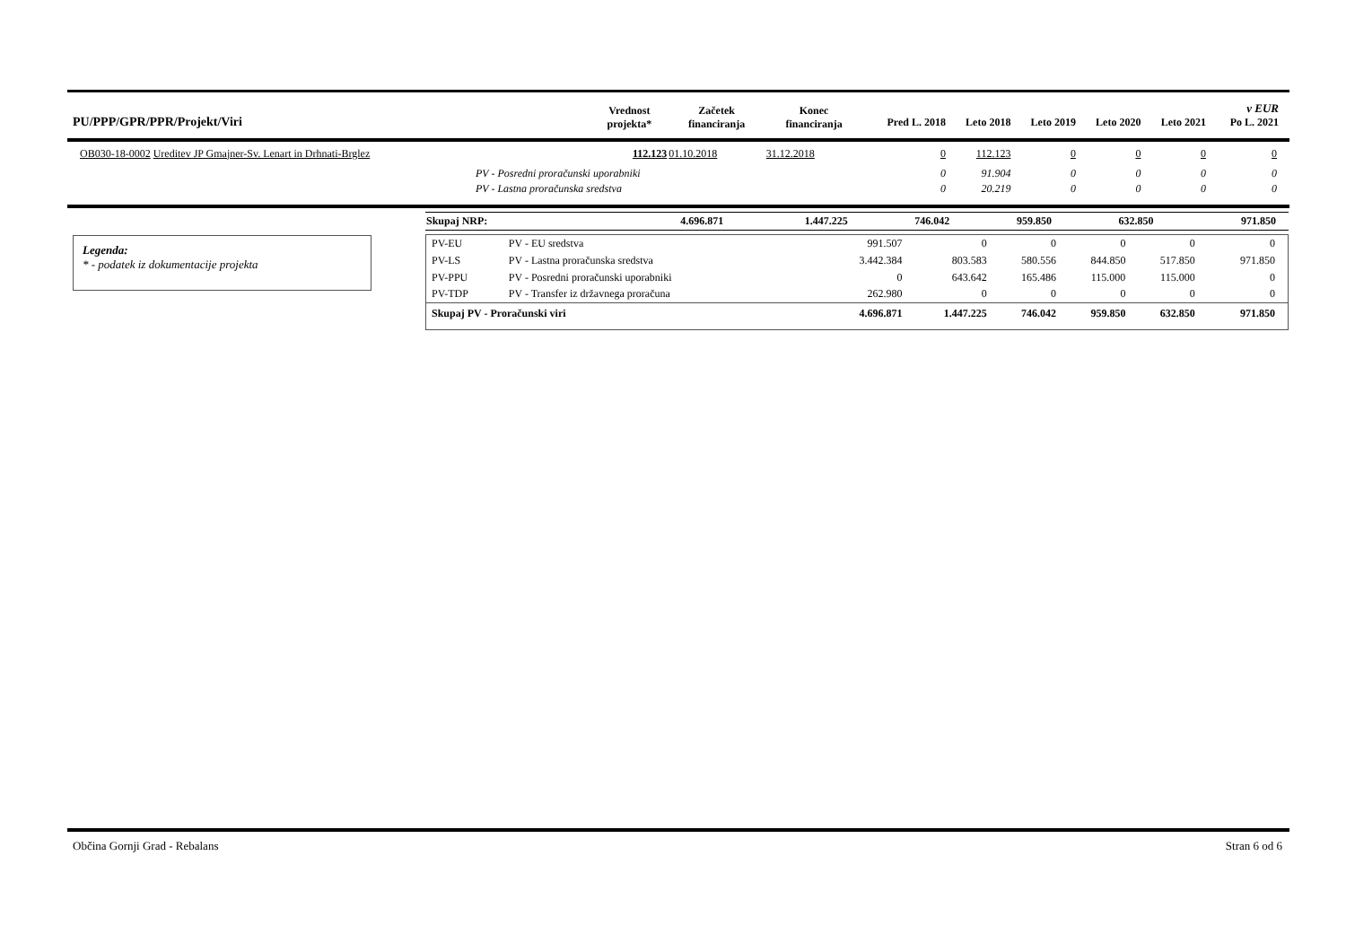| PU/PPP/GPR/PPR/Projekt/Viri | Vrednost projekta* | Začetek financiranja | Konec financiranja | Pred L. 2018 | Leto 2018 | Leto 2019 | Leto 2020 | Leto 2021 | v EUR Po L. 2021 |
| --- | --- | --- | --- | --- | --- | --- | --- | --- | --- |
| OB030-18-0002 Ureditev JP Gmajner-Sv. Lenart in Drhnati-Brglez | 112.123 | 01.10.2018 | 31.12.2018 | 0 | 112.123 | 0 | 0 | 0 | 0 |
| PV - Posredni proračunski uporabniki | | | | 0 | 91.904 | 0 | 0 | 0 | 0 |
| PV - Lastna proračunska sredstva | | | | 0 | 20.219 | 0 | 0 | 0 | 0 |
Legenda:
* - podatek iz dokumentacije projekta
| Skupaj NRP: | 4.696.871 | 1.447.225 | 746.042 | 959.850 | 632.850 | 971.850 |
| PV-EU | PV - EU sredstva | 991.507 | 0 | 0 | 0 | 0 | 0 |
| PV-LS | PV - Lastna proračunska sredstva | 3.442.384 | 803.583 | 580.556 | 844.850 | 517.850 | 971.850 |
| PV-PPU | PV - Posredni proračunski uporabniki | 0 | 643.642 | 165.486 | 115.000 | 115.000 | 0 |
| PV-TDP | PV - Transfer iz državnega proračuna | 262.980 | 0 | 0 | 0 | 0 | 0 |
| Skupaj PV - Proračunski viri | | 4.696.871 | 1.447.225 | 746.042 | 959.850 | 632.850 | 971.850 |
Občina Gornji Grad - Rebalans Stran 6 od 6